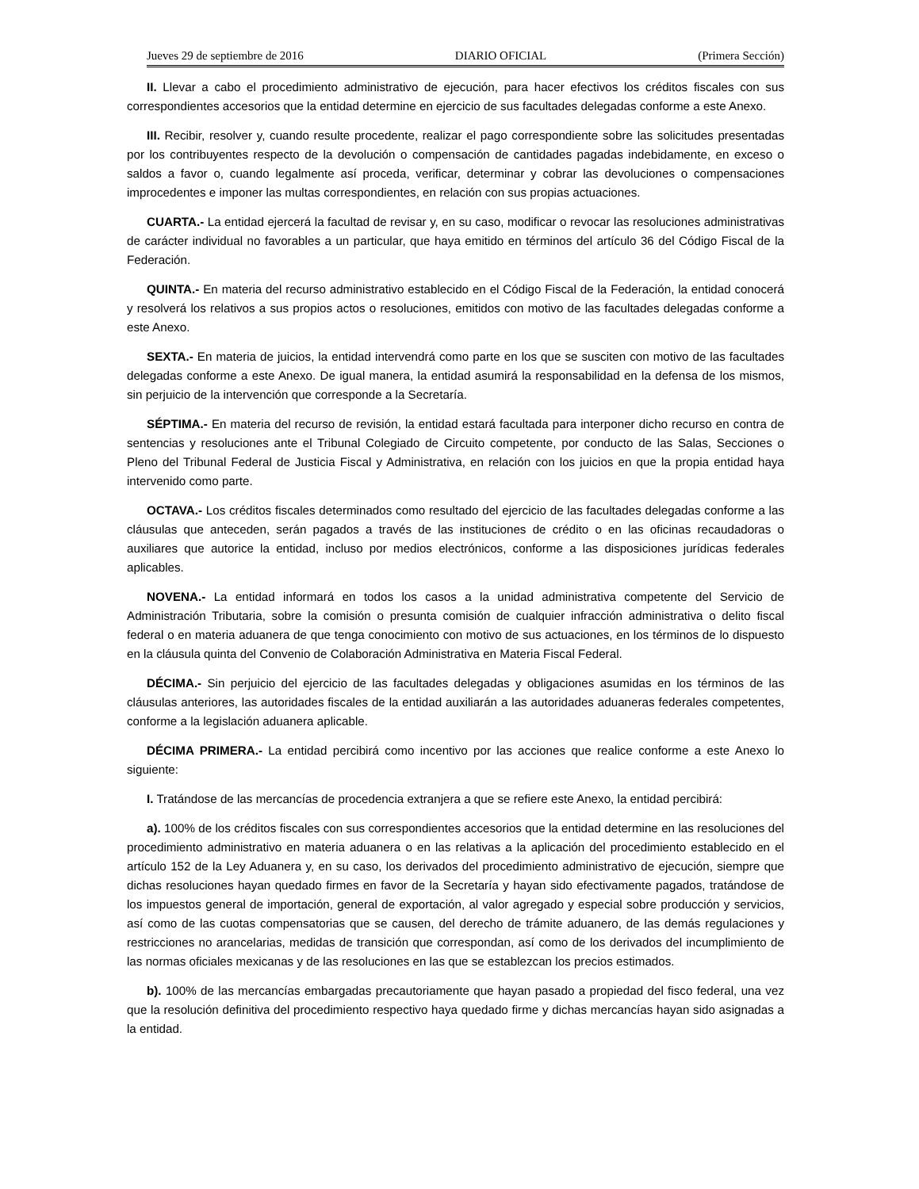Jueves 29 de septiembre de 2016 DIARIO OFICIAL (Primera Sección)
II. Llevar a cabo el procedimiento administrativo de ejecución, para hacer efectivos los créditos fiscales con sus correspondientes accesorios que la entidad determine en ejercicio de sus facultades delegadas conforme a este Anexo.
III. Recibir, resolver y, cuando resulte procedente, realizar el pago correspondiente sobre las solicitudes presentadas por los contribuyentes respecto de la devolución o compensación de cantidades pagadas indebidamente, en exceso o saldos a favor o, cuando legalmente así proceda, verificar, determinar y cobrar las devoluciones o compensaciones improcedentes e imponer las multas correspondientes, en relación con sus propias actuaciones.
CUARTA.- La entidad ejercerá la facultad de revisar y, en su caso, modificar o revocar las resoluciones administrativas de carácter individual no favorables a un particular, que haya emitido en términos del artículo 36 del Código Fiscal de la Federación.
QUINTA.- En materia del recurso administrativo establecido en el Código Fiscal de la Federación, la entidad conocerá y resolverá los relativos a sus propios actos o resoluciones, emitidos con motivo de las facultades delegadas conforme a este Anexo.
SEXTA.- En materia de juicios, la entidad intervendrá como parte en los que se susciten con motivo de las facultades delegadas conforme a este Anexo. De igual manera, la entidad asumirá la responsabilidad en la defensa de los mismos, sin perjuicio de la intervención que corresponde a la Secretaría.
SÉPTIMA.- En materia del recurso de revisión, la entidad estará facultada para interponer dicho recurso en contra de sentencias y resoluciones ante el Tribunal Colegiado de Circuito competente, por conducto de las Salas, Secciones o Pleno del Tribunal Federal de Justicia Fiscal y Administrativa, en relación con los juicios en que la propia entidad haya intervenido como parte.
OCTAVA.- Los créditos fiscales determinados como resultado del ejercicio de las facultades delegadas conforme a las cláusulas que anteceden, serán pagados a través de las instituciones de crédito o en las oficinas recaudadoras o auxiliares que autorice la entidad, incluso por medios electrónicos, conforme a las disposiciones jurídicas federales aplicables.
NOVENA.- La entidad informará en todos los casos a la unidad administrativa competente del Servicio de Administración Tributaria, sobre la comisión o presunta comisión de cualquier infracción administrativa o delito fiscal federal o en materia aduanera de que tenga conocimiento con motivo de sus actuaciones, en los términos de lo dispuesto en la cláusula quinta del Convenio de Colaboración Administrativa en Materia Fiscal Federal.
DÉCIMA.- Sin perjuicio del ejercicio de las facultades delegadas y obligaciones asumidas en los términos de las cláusulas anteriores, las autoridades fiscales de la entidad auxiliarán a las autoridades aduaneras federales competentes, conforme a la legislación aduanera aplicable.
DÉCIMA PRIMERA.- La entidad percibirá como incentivo por las acciones que realice conforme a este Anexo lo siguiente:
I. Tratándose de las mercancías de procedencia extranjera a que se refiere este Anexo, la entidad percibirá:
a). 100% de los créditos fiscales con sus correspondientes accesorios que la entidad determine en las resoluciones del procedimiento administrativo en materia aduanera o en las relativas a la aplicación del procedimiento establecido en el artículo 152 de la Ley Aduanera y, en su caso, los derivados del procedimiento administrativo de ejecución, siempre que dichas resoluciones hayan quedado firmes en favor de la Secretaría y hayan sido efectivamente pagados, tratándose de los impuestos general de importación, general de exportación, al valor agregado y especial sobre producción y servicios, así como de las cuotas compensatorias que se causen, del derecho de trámite aduanero, de las demás regulaciones y restricciones no arancelarias, medidas de transición que correspondan, así como de los derivados del incumplimiento de las normas oficiales mexicanas y de las resoluciones en las que se establezcan los precios estimados.
b). 100% de las mercancías embargadas precautoriamente que hayan pasado a propiedad del fisco federal, una vez que la resolución definitiva del procedimiento respectivo haya quedado firme y dichas mercancías hayan sido asignadas a la entidad.